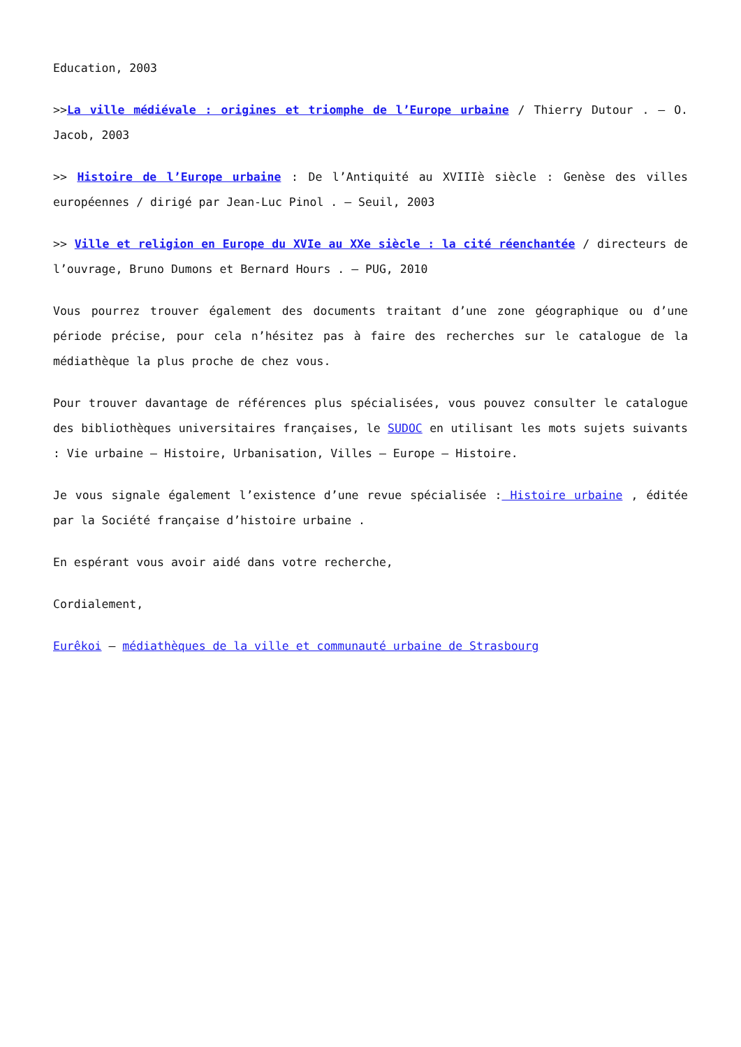Education, 2003
>>La ville médiévale : origines et triomphe de l’Europe urbaine / Thierry Dutour . – O. Jacob, 2003
>> Histoire de l’Europe urbaine : De l’Antiquité au XVIIIè siècle : Genèse des villes européennes / dirigé par Jean-Luc Pinol . – Seuil, 2003
>> Ville et religion en Europe du XVIe au XXe siècle : la cité réenchantée / directeurs de l’ouvrage, Bruno Dumons et Bernard Hours . – PUG, 2010
Vous pourrez trouver également des documents traitant d’une zone géographique ou d’une période précise, pour cela n’hésitez pas à faire des recherches sur le catalogue de la médiathèque la plus proche de chez vous.
Pour trouver davantage de références plus spécialisées, vous pouvez consulter le catalogue des bibliothèques universitaires françaises, le SUDOC en utilisant les mots sujets suivants : Vie urbaine – Histoire, Urbanisation, Villes – Europe – Histoire.
Je vous signale également l’existence d’une revue spécialisée : Histoire urbaine , éditée par la Société française d’histoire urbaine .
En espérant vous avoir aidé dans votre recherche,
Cordialement,
Eurêkoi – médiathèques de la ville et communauté urbaine de Strasbourg